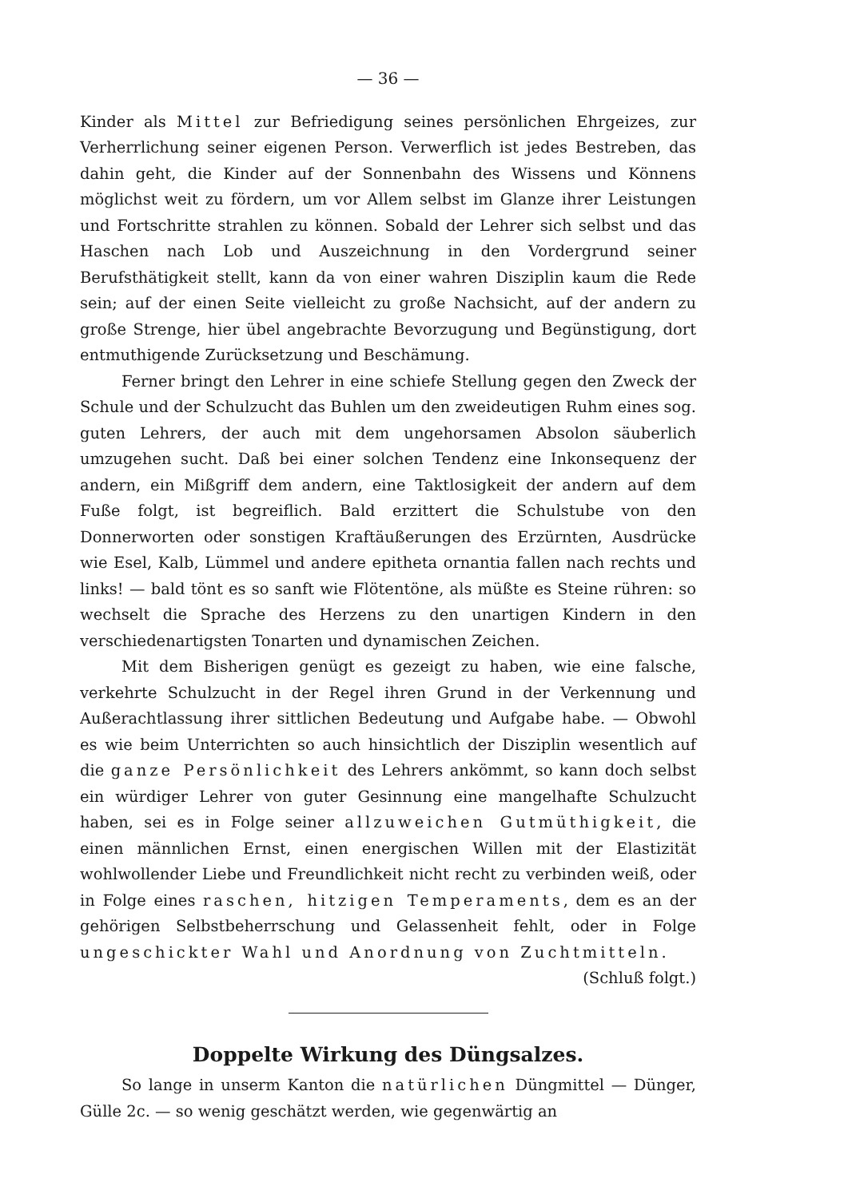— 36 —
Kinder als Mittel zur Befriedigung seines persönlichen Ehrgeizes, zur Verherrlichung seiner eigenen Person. Verwerflich ist jedes Bestreben, das dahin geht, die Kinder auf der Sonnenbahn des Wissens und Könnens möglichst weit zu fördern, um vor Allem selbst im Glanze ihrer Leistungen und Fortschritte strahlen zu können. Sobald der Lehrer sich selbst und das Haschen nach Lob und Auszeichnung in den Vordergrund seiner Berufsthätigkeit stellt, kann da von einer wahren Disziplin kaum die Rede sein; auf der einen Seite vielleicht zu große Nachsicht, auf der andern zu große Strenge, hier übel angebrachte Bevorzugung und Begünstigung, dort entmuthigende Zurücksetzung und Beschämung.
Ferner bringt den Lehrer in eine schiefe Stellung gegen den Zweck der Schule und der Schulzucht das Buhlen um den zweideutigen Ruhm eines sog. guten Lehrers, der auch mit dem ungehorsamen Absolon säuberlich umzugehen sucht. Daß bei einer solchen Tendenz eine Inkonsequenz der andern, ein Mißgriff dem andern, eine Taktlosigkeit der andern auf dem Fuße folgt, ist begreiflich. Bald erzittert die Schulstube von den Donnerworten oder sonstigen Kraftäußerungen des Erzürnten, Ausdrücke wie Esel, Kalb, Lümmel und andere epitheta ornantia fallen nach rechts und links! — bald tönt es so sanft wie Flötentöne, als müßte es Steine rühren: so wechselt die Sprache des Herzens zu den unartigen Kindern in den verschiedenartigsten Tonarten und dynamischen Zeichen.
Mit dem Bisherigen genügt es gezeigt zu haben, wie eine falsche, verkehrte Schulzucht in der Regel ihren Grund in der Verkennung und Außerachtlassung ihrer sittlichen Bedeutung und Aufgabe habe. — Obwohl es wie beim Unterrichten so auch hinsichtlich der Disziplin wesentlich auf die ganze Persönlichkeit des Lehrers ankömmt, so kann doch selbst ein würdiger Lehrer von guter Gesinnung eine mangelhafte Schulzucht haben, sei es in Folge seiner allzuweichen Gutmüthigkeit, die einen männlichen Ernst, einen energischen Willen mit der Elastizität wohlwollender Liebe und Freundlichkeit nicht recht zu verbinden weiß, oder in Folge eines raschen, hitzigen Temperaments, dem es an der gehörigen Selbstbeherrschung und Gelassenheit fehlt, oder in Folge ungeschickter Wahl und Anordnung von Zuchtmitteln.
(Schluß folgt.)
Doppelte Wirkung des Düngsalzes.
So lange in unserm Kanton die natürlichen Düngmittel — Dünger, Gülle 2c. — so wenig geschätzt werden, wie gegenwärtig an